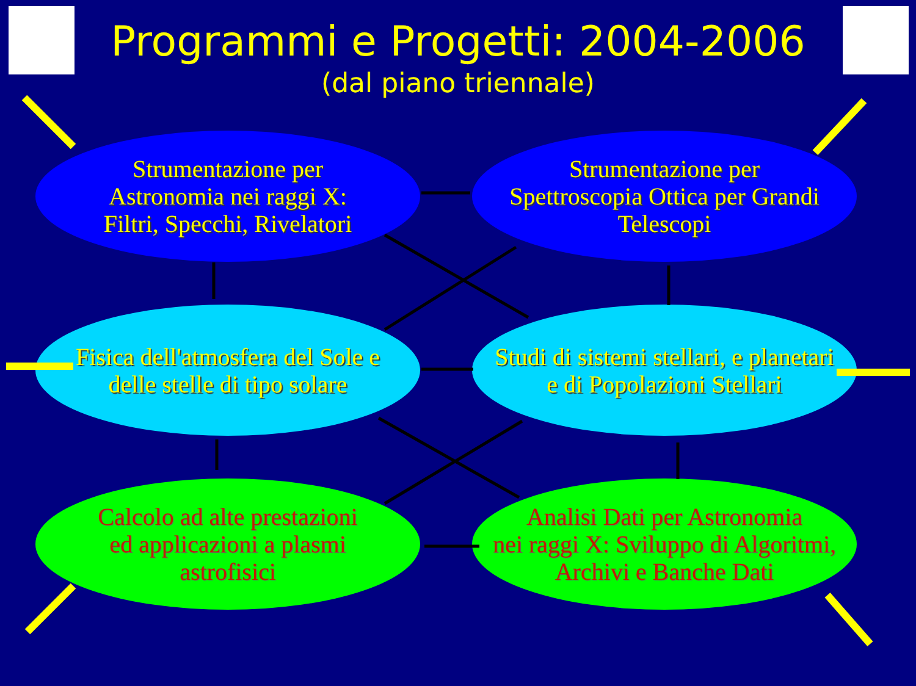Programmi e Progetti: 2004-2006
(dal piano triennale)
Strumentazione per
Astronomia nei raggi X:
Filtri, Specchi, Rivelatori
Strumentazione per
Spettroscopia Ottica per Grandi
Telescopi
Fisica dell'atmosfera del Sole e
delle stelle di tipo solare
Studi di sistemi stellari, e planetari
e di Popolazioni Stellari
Calcolo ad alte prestazioni
ed applicazioni a plasmi
astrofisici
Analisi Dati per Astronomia
nei raggi X: Sviluppo di Algoritmi,
Archivi e Banche Dati